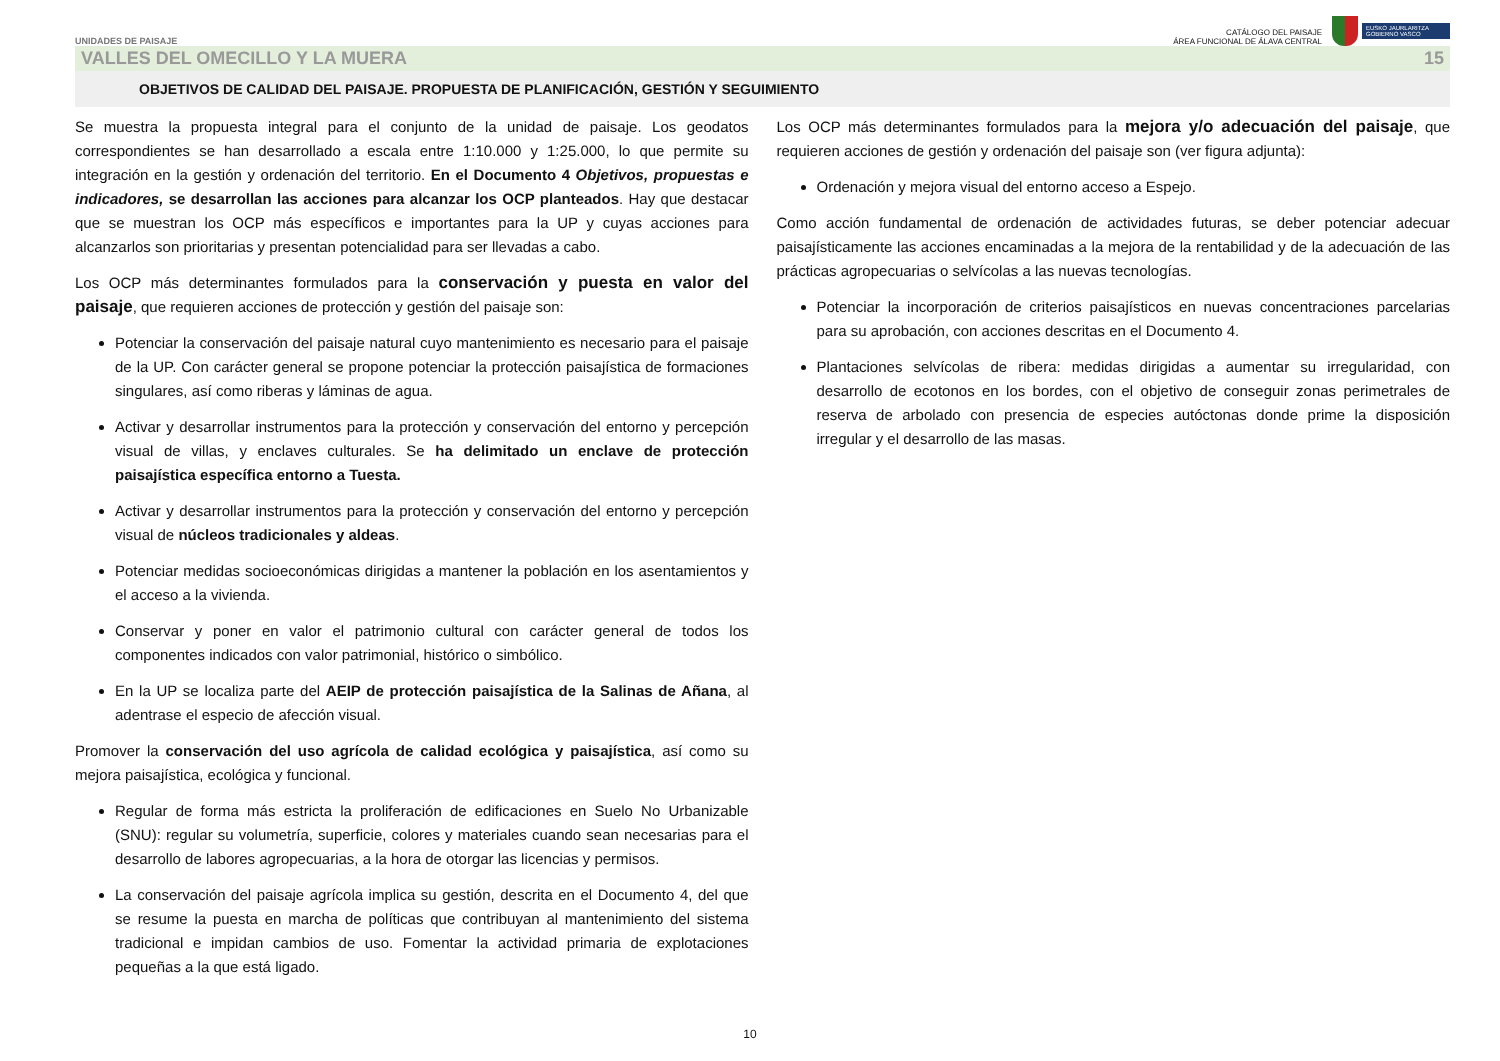UNIDADES DE PAISAJE
CATÁLOGO DEL PAISAJE
ÁREA FUNCIONAL DE ÁLAVA CENTRAL
EUSKO JAURLARITZA
GOBIERNO VASCO
VALLES DEL OMECILLO Y LA MUERA 15
OBJETIVOS DE CALIDAD DEL PAISAJE. PROPUESTA DE PLANIFICACIÓN, GESTIÓN Y SEGUIMIENTO
Se muestra la propuesta integral para el conjunto de la unidad de paisaje. Los geodatos correspondientes se han desarrollado a escala entre 1:10.000 y 1:25.000, lo que permite su integración en la gestión y ordenación del territorio. En el Documento 4 Objetivos, propuestas e indicadores, se desarrollan las acciones para alcanzar los OCP planteados. Hay que destacar que se muestran los OCP más específicos e importantes para la UP y cuyas acciones para alcanzarlos son prioritarias y presentan potencialidad para ser llevadas a cabo.
Los OCP más determinantes formulados para la conservación y puesta en valor del paisaje, que requieren acciones de protección y gestión del paisaje son:
Potenciar la conservación del paisaje natural cuyo mantenimiento es necesario para el paisaje de la UP. Con carácter general se propone potenciar la protección paisajística de formaciones singulares, así como riberas y láminas de agua.
Activar y desarrollar instrumentos para la protección y conservación del entorno y percepción visual de villas, y enclaves culturales. Se ha delimitado un enclave de protección paisajística específica entorno a Tuesta.
Activar y desarrollar instrumentos para la protección y conservación del entorno y percepción visual de núcleos tradicionales y aldeas.
Potenciar medidas socioeconómicas dirigidas a mantener la población en los asentamientos y el acceso a la vivienda.
Conservar y poner en valor el patrimonio cultural con carácter general de todos los componentes indicados con valor patrimonial, histórico o simbólico.
En la UP se localiza parte del AEIP de protección paisajística de la Salinas de Añana, al adentrase el especio de afección visual.
Promover la conservación del uso agrícola de calidad ecológica y paisajística, así como su mejora paisajística, ecológica y funcional.
Regular de forma más estricta la proliferación de edificaciones en Suelo No Urbanizable (SNU): regular su volumetría, superficie, colores y materiales cuando sean necesarias para el desarrollo de labores agropecuarias, a la hora de otorgar las licencias y permisos.
La conservación del paisaje agrícola implica su gestión, descrita en el Documento 4, del que se resume la puesta en marcha de políticas que contribuyan al mantenimiento del sistema tradicional e impidan cambios de uso. Fomentar la actividad primaria de explotaciones pequeñas a la que está ligado.
Los OCP más determinantes formulados para la mejora y/o adecuación del paisaje, que requieren acciones de gestión y ordenación del paisaje son (ver figura adjunta):
Ordenación y mejora visual del entorno acceso a Espejo.
Como acción fundamental de ordenación de actividades futuras, se deber potenciar adecuar paisajísticamente las acciones encaminadas a la mejora de la rentabilidad y de la adecuación de las prácticas agropecuarias o selvícolas a las nuevas tecnologías.
Potenciar la incorporación de criterios paisajísticos en nuevas concentraciones parcelarias para su aprobación, con acciones descritas en el Documento 4.
Plantaciones selvícolas de ribera: medidas dirigidas a aumentar su irregularidad, con desarrollo de ecotonos en los bordes, con el objetivo de conseguir zonas perimetrales de reserva de arbolado con presencia de especies autóctonas donde prime la disposición irregular y el desarrollo de las masas.
10